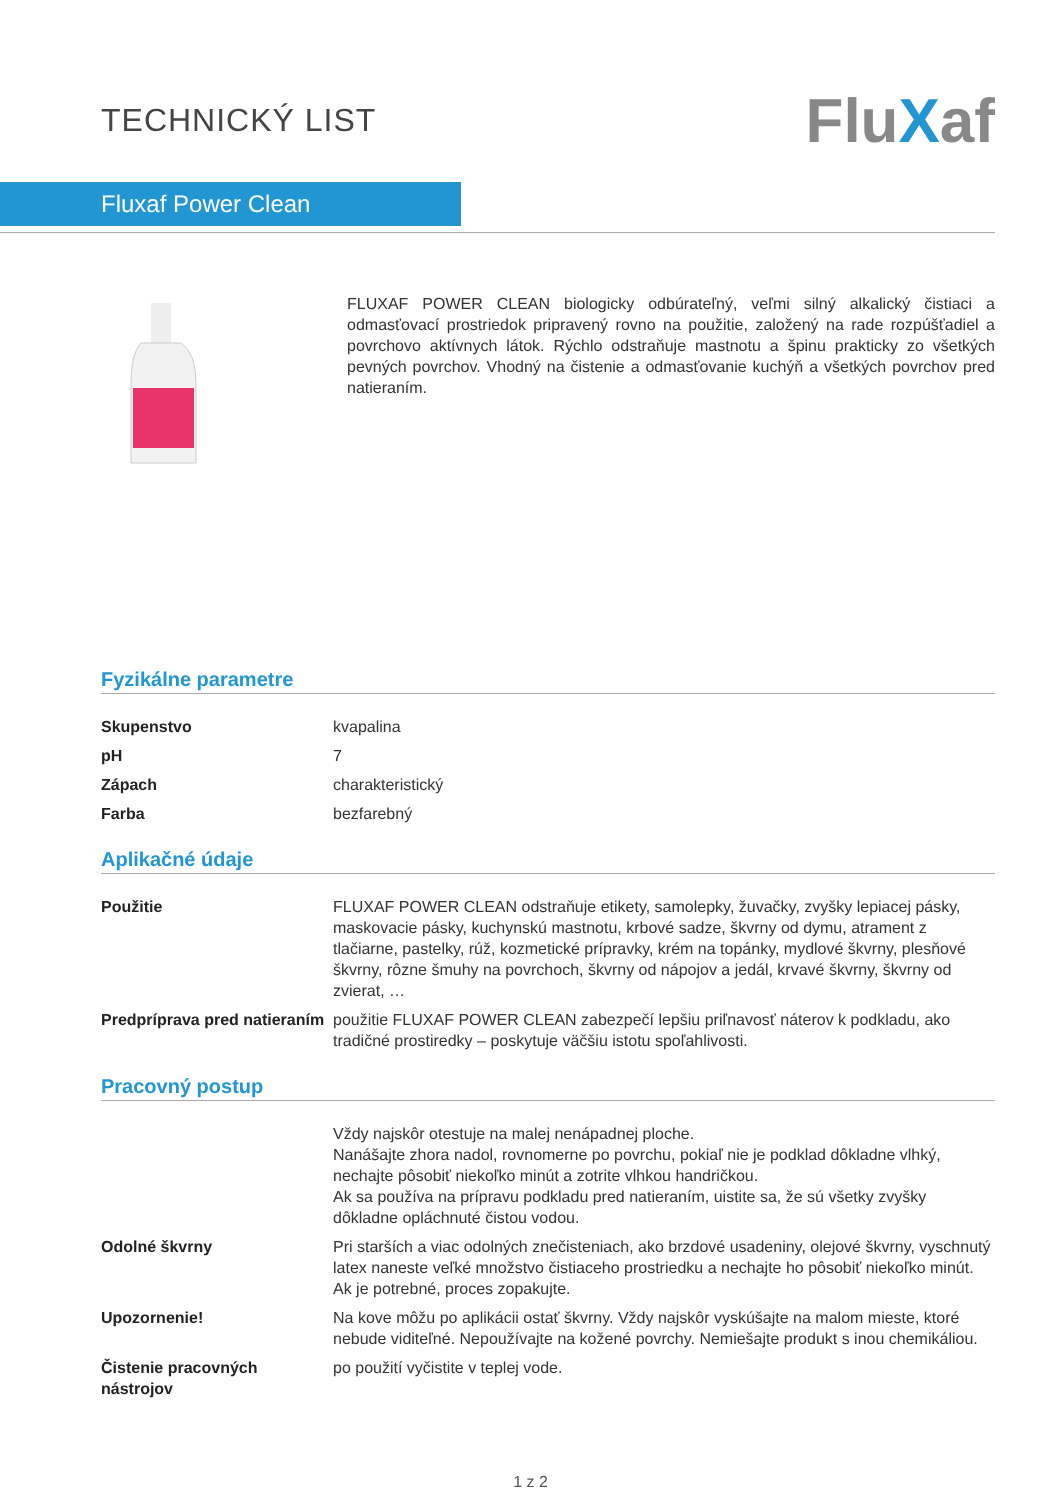TECHNICKÝ LIST
FluXaf
Fluxaf Power Clean
FLUXAF POWER CLEAN biologicky odbúrateľný, veľmi silný alkalický čistiaci a odmasťovací prostriedok pripravený rovno na použitie, založený na rade rozpúšťadiel a povrchovo aktívnych látok. Rýchlo odstraňuje mastnotu a špinu prakticky zo všetkých pevných povrchov. Vhodný na čistenie a odmasťovanie kuchýň a všetkých povrchov pred natieraním.
Fyzikálne parametre
| Skupenstvo | kvapalina |
| pH | 7 |
| Zápach | charakteristický |
| Farba | bezfarebný |
Aplikačné údaje
| Použitie | FLUXAF POWER CLEAN odstraňuje etikety, samolepky, žuvačky, zvyšky lepiacej pásky, maskovacie pásky, kuchynskú mastnotu, krbové sadze, škvrny od dymu, atrament z tlačiarne, pastelky, rúž, kozmetické prípravky, krém na topánky, mydlové škvrny, plesňové škvrny, rôzne šmuhy na povrchoch, škvrny od nápojov a jedál, krvavé škvrny, škvrny od zvierat, … |
| Predpríprava pred natieraním | použitie FLUXAF POWER CLEAN zabezpečí lepšiu priľnavosť náterov k podkladu, ako tradičné prostiredky – poskytuje väčšiu istotu spoľahlivosti. |
Pracovný postup
| | Vždy najskôr otestuje na malej nenápadnej ploche. Nanášajte zhora nadol, rovnomerne po povrchu, pokiaľ nie je podklad dôkladne vlhký, nechajte pôsobiť niekoľko minút a zotrite vlhkou handričkou. Ak sa používa na prípravu podkladu pred natieraním, uistite sa, že sú všetky zvyšky dôkladne opláchnuté čistou vodou. |
| Odolné škvrny | Pri starších a viac odolných znečisteniach, ako brzdové usadeniny, olejové škvrny, vyschnutý latex naneste veľké množstvo čistiaceho prostriedku a nechajte ho pôsobiť niekoľko minút. Ak je potrebné, proces zopakujte. |
| Upozornenie! | Na kove môžu po aplikácii ostať škvrny. Vždy najskôr vyskúšajte na malom mieste, ktoré nebude viditeľné. Nepoužívajte na kožené povrchy. Nemiešajte produkt s inou chemikáliou. |
| Čistenie pracovných nástrojov | po použití vyčistite v teplej vode. |
1 z 2